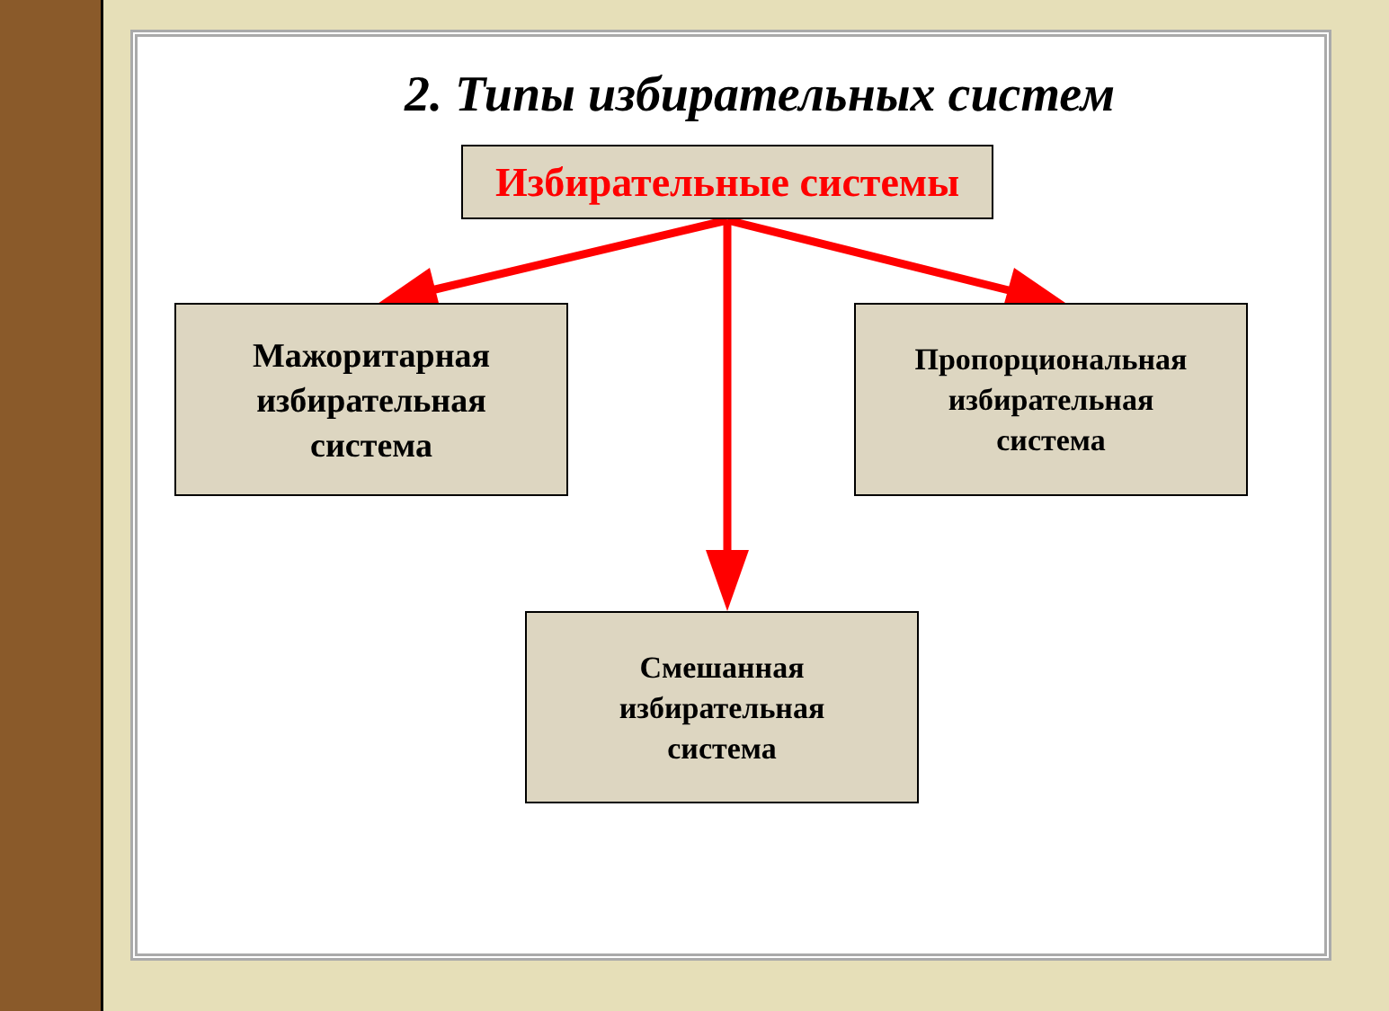2. Типы избирательных систем
Избирательные системы
Мажоритарная
избирательная
система
Пропорциональная
избирательная
система
Смешанная
избирательная
система